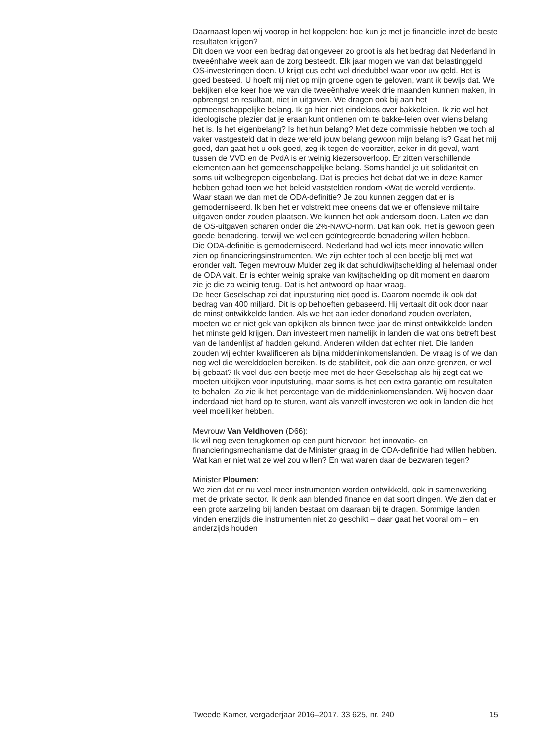Daarnaast lopen wij voorop in het koppelen: hoe kun je met je financiële inzet de beste resultaten krijgen?
Dit doen we voor een bedrag dat ongeveer zo groot is als het bedrag dat Nederland in tweeënhalve week aan de zorg besteedt. Elk jaar mogen we van dat belastinggeld OS-investeringen doen. U krijgt dus echt wel driedubbel waar voor uw geld. Het is goed besteed. U hoeft mij niet op mijn groene ogen te geloven, want ik bewijs dat. We bekijken elke keer hoe we van die tweeënhalve week drie maanden kunnen maken, in opbrengst en resultaat, niet in uitgaven. We dragen ook bij aan het gemeenschappelijke belang. Ik ga hier niet eindeloos over bakkeleien. Ik zie wel het ideologische plezier dat je eraan kunt ontlenen om te bakke-leien over wiens belang het is. Is het eigenbelang? Is het hun belang? Met deze commissie hebben we toch al vaker vastgesteld dat in deze wereld jouw belang gewoon mijn belang is? Gaat het mij goed, dan gaat het u ook goed, zeg ik tegen de voorzitter, zeker in dit geval, want tussen de VVD en de PvdA is er weinig kiezersoverloop. Er zitten verschillende elementen aan het gemeenschappelijke belang. Soms handel je uit solidariteit en soms uit welbegrepen eigenbelang. Dat is precies het debat dat we in deze Kamer hebben gehad toen we het beleid vaststelden rondom «Wat de wereld verdient».
Waar staan we dan met de ODA-definitie? Je zou kunnen zeggen dat er is gemoderniseerd. Ik ben het er volstrekt mee oneens dat we er offensieve militaire uitgaven onder zouden plaatsen. We kunnen het ook andersom doen. Laten we dan de OS-uitgaven scharen onder die 2%-NAVO-norm. Dat kan ook. Het is gewoon geen goede benadering, terwijl we wel een geïntegreerde benadering willen hebben.
Die ODA-definitie is gemoderniseerd. Nederland had wel iets meer innovatie willen zien op financieringsinstrumenten. We zijn echter toch al een beetje blij met wat eronder valt. Tegen mevrouw Mulder zeg ik dat schuldkwijtschelding al helemaal onder de ODA valt. Er is echter weinig sprake van kwijtschelding op dit moment en daarom zie je die zo weinig terug. Dat is het antwoord op haar vraag.
De heer Geselschap zei dat inputsturing niet goed is. Daarom noemde ik ook dat bedrag van 400 miljard. Dit is op behoeften gebaseerd. Hij vertaalt dit ook door naar de minst ontwikkelde landen. Als we het aan ieder donorland zouden overlaten, moeten we er niet gek van opkijken als binnen twee jaar de minst ontwikkelde landen het minste geld krijgen. Dan investeert men namelijk in landen die wat ons betreft best van de landenlijst af hadden gekund. Anderen wilden dat echter niet. Die landen zouden wij echter kwalificeren als bijna middeninkomenslanden. De vraag is of we dan nog wel die werelddoelen bereiken. Is de stabiliteit, ook die aan onze grenzen, er wel bij gebaat? Ik voel dus een beetje mee met de heer Geselschap als hij zegt dat we moeten uitkijken voor inputsturing, maar soms is het een extra garantie om resultaten te behalen. Zo zie ik het percentage van de middeninkomenslanden. Wij hoeven daar inderdaad niet hard op te sturen, want als vanzelf investeren we ook in landen die het veel moeilijker hebben.
Mevrouw Van Veldhoven (D66):
Ik wil nog even terugkomen op een punt hiervoor: het innovatie- en financieringsmechanisme dat de Minister graag in de ODA-definitie had willen hebben. Wat kan er niet wat ze wel zou willen? En wat waren daar de bezwaren tegen?
Minister Ploumen:
We zien dat er nu veel meer instrumenten worden ontwikkeld, ook in samenwerking met de private sector. Ik denk aan blended finance en dat soort dingen. We zien dat er een grote aarzeling bij landen bestaat om daaraan bij te dragen. Sommige landen vinden enerzijds die instrumenten niet zo geschikt – daar gaat het vooral om – en anderzijds houden
Tweede Kamer, vergaderjaar 2016–2017, 33 625, nr. 240 15